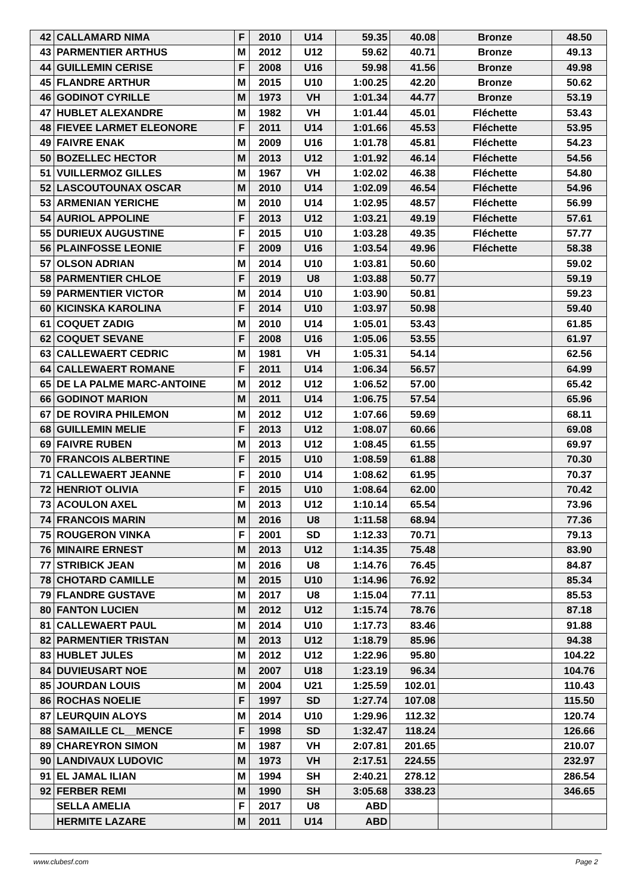| 42 | CALLAMARD NIMA | F | 2010 | U14 | 59.35 | 40.08 | Bronze | 48.50 |
| 43 | PARMENTIER ARTHUS | M | 2012 | U12 | 59.62 | 40.71 | Bronze | 49.13 |
| 44 | GUILLEMIN CERISE | F | 2008 | U16 | 59.98 | 41.56 | Bronze | 49.98 |
| 45 | FLANDRE ARTHUR | M | 2015 | U10 | 1:00.25 | 42.20 | Bronze | 50.62 |
| 46 | GODINOT CYRILLE | M | 1973 | VH | 1:01.34 | 44.77 | Bronze | 53.19 |
| 47 | HUBLET ALEXANDRE | M | 1982 | VH | 1:01.44 | 45.01 | Fléchette | 53.43 |
| 48 | FIEVEE LARMET ELEONORE | F | 2011 | U14 | 1:01.66 | 45.53 | Fléchette | 53.95 |
| 49 | FAIVRE ENAK | M | 2009 | U16 | 1:01.78 | 45.81 | Fléchette | 54.23 |
| 50 | BOZELLEC HECTOR | M | 2013 | U12 | 1:01.92 | 46.14 | Fléchette | 54.56 |
| 51 | VUILLERMOZ GILLES | M | 1967 | VH | 1:02.02 | 46.38 | Fléchette | 54.80 |
| 52 | LASCOUTOUNAX OSCAR | M | 2010 | U14 | 1:02.09 | 46.54 | Fléchette | 54.96 |
| 53 | ARMENIAN YERICHE | M | 2010 | U14 | 1:02.95 | 48.57 | Fléchette | 56.99 |
| 54 | AURIOL APPOLINE | F | 2013 | U12 | 1:03.21 | 49.19 | Fléchette | 57.61 |
| 55 | DURIEUX AUGUSTINE | F | 2015 | U10 | 1:03.28 | 49.35 | Fléchette | 57.77 |
| 56 | PLAINFOSSE LEONIE | F | 2009 | U16 | 1:03.54 | 49.96 | Fléchette | 58.38 |
| 57 | OLSON ADRIAN | M | 2014 | U10 | 1:03.81 | 50.60 | | 59.02 |
| 58 | PARMENTIER CHLOE | F | 2019 | U8 | 1:03.88 | 50.77 | | 59.19 |
| 59 | PARMENTIER VICTOR | M | 2014 | U10 | 1:03.90 | 50.81 | | 59.23 |
| 60 | KICINSKA KAROLINA | F | 2014 | U10 | 1:03.97 | 50.98 | | 59.40 |
| 61 | COQUET ZADIG | M | 2010 | U14 | 1:05.01 | 53.43 | | 61.85 |
| 62 | COQUET SEVANE | F | 2008 | U16 | 1:05.06 | 53.55 | | 61.97 |
| 63 | CALLEWAERT CEDRIC | M | 1981 | VH | 1:05.31 | 54.14 | | 62.56 |
| 64 | CALLEWAERT ROMANE | F | 2011 | U14 | 1:06.34 | 56.57 | | 64.99 |
| 65 | DE LA PALME MARC-ANTOINE | M | 2012 | U12 | 1:06.52 | 57.00 | | 65.42 |
| 66 | GODINOT MARION | M | 2011 | U14 | 1:06.75 | 57.54 | | 65.96 |
| 67 | DE ROVIRA PHILEMON | M | 2012 | U12 | 1:07.66 | 59.69 | | 68.11 |
| 68 | GUILLEMIN MELIE | F | 2013 | U12 | 1:08.07 | 60.66 | | 69.08 |
| 69 | FAIVRE RUBEN | M | 2013 | U12 | 1:08.45 | 61.55 | | 69.97 |
| 70 | FRANCOIS ALBERTINE | F | 2015 | U10 | 1:08.59 | 61.88 | | 70.30 |
| 71 | CALLEWAERT JEANNE | F | 2010 | U14 | 1:08.62 | 61.95 | | 70.37 |
| 72 | HENRIOT OLIVIA | F | 2015 | U10 | 1:08.64 | 62.00 | | 70.42 |
| 73 | ACOULON AXEL | M | 2013 | U12 | 1:10.14 | 65.54 | | 73.96 |
| 74 | FRANCOIS MARIN | M | 2016 | U8 | 1:11.58 | 68.94 | | 77.36 |
| 75 | ROUGERON VINKA | F | 2001 | SD | 1:12.33 | 70.71 | | 79.13 |
| 76 | MINAIRE ERNEST | M | 2013 | U12 | 1:14.35 | 75.48 | | 83.90 |
| 77 | STRIBICK JEAN | M | 2016 | U8 | 1:14.76 | 76.45 | | 84.87 |
| 78 | CHOTARD CAMILLE | M | 2015 | U10 | 1:14.96 | 76.92 | | 85.34 |
| 79 | FLANDRE GUSTAVE | M | 2017 | U8 | 1:15.04 | 77.11 | | 85.53 |
| 80 | FANTON LUCIEN | M | 2012 | U12 | 1:15.74 | 78.76 | | 87.18 |
| 81 | CALLEWAERT PAUL | M | 2014 | U10 | 1:17.73 | 83.46 | | 91.88 |
| 82 | PARMENTIER TRISTAN | M | 2013 | U12 | 1:18.79 | 85.96 | | 94.38 |
| 83 | HUBLET JULES | M | 2012 | U12 | 1:22.96 | 95.80 | | 104.22 |
| 84 | DUVIEUSART NOE | M | 2007 | U18 | 1:23.19 | 96.34 | | 104.76 |
| 85 | JOURDAN LOUIS | M | 2004 | U21 | 1:25.59 | 102.01 | | 110.43 |
| 86 | ROCHAS NOELIE | F | 1997 | SD | 1:27.74 | 107.08 | | 115.50 |
| 87 | LEURQUIN ALOYS | M | 2014 | U10 | 1:29.96 | 112.32 | | 120.74 |
| 88 | SAMAILLE CL__MENCE | F | 1998 | SD | 1:32.47 | 118.24 | | 126.66 |
| 89 | CHAREYRON SIMON | M | 1987 | VH | 2:07.81 | 201.65 | | 210.07 |
| 90 | LANDIVAUX LUDOVIC | M | 1973 | VH | 2:17.51 | 224.55 | | 232.97 |
| 91 | EL JAMAL ILIAN | M | 1994 | SH | 2:40.21 | 278.12 | | 286.54 |
| 92 | FERBER REMI | M | 1990 | SH | 3:05.68 | 338.23 | | 346.65 |
| | SELLA AMELIA | F | 2017 | U8 | ABD | | | |
| | HERMITE LAZARE | M | 2011 | U14 | ABD | | | |
www.clubesf.com Page 2